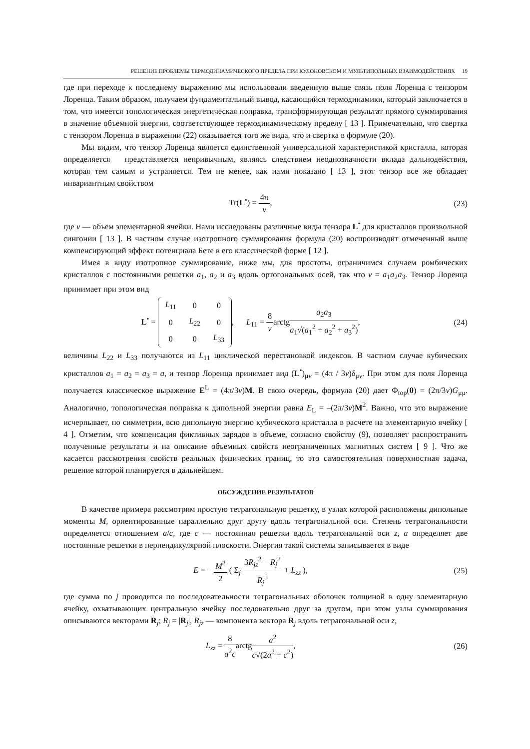РЕШЕНИЕ ПРОБЛЕМЫ ТЕРМОДИНАМИЧЕСКОГО ПРЕДЕЛА ПРИ КУЛОНОВСКОМ И МУЛЬТИПОЛЬНЫХ ВЗАИМОДЕЙСТВИЯХ 19
где при переходе к последнему выражению мы использовали введенную выше связь поля Лоренца с тензором Лоренца. Таким образом, получаем фундаментальный вывод, касающийся термодинамики, который заключается в том, что имеется топологическая энергетическая поправка, трансформирующая результат прямого суммирования в значение объемной энергии, соответствующее термодинамическому пределу [ 13 ]. Примечательно, что свертка с тензором Лоренца в выражении (22) оказывается того же вида, что и свертка в формуле (20).
Мы видим, что тензор Лоренца является единственной универсальной характеристикой кристалла, которая определяется представляется непривычным, являясь следствием неоднозначности вклада дальнодействия, которая тем самым и устраняется. Тем не менее, как нами показано [ 13 ], этот тензор все же обладает инвариантным свойством
Tr(L<sup>•</sup>) = 4π v, (23)
где v — объем элементарной ячейки. Нами исследованы различные виды тензора L<sup>•</sup> для кристаллов произвольной сингонии [ 13 ]. В частном случае изотропного суммирования формула (20) воспроизводит отмеченный выше компенсирующий эффект потенциала Бете в его классической форме [ 12 ].
Имея в виду изотропное суммирование, ниже мы, для простоты, ограничимся случаем ромбических кристаллов с постоянными решетки a<sub>1</sub>, a<sub>2</sub> и a<sub>3</sub> вдоль ортогональных осей, так что v = a<sub>1</sub>a<sub>2</sub>a<sub>3</sub>. Тензор Лоренца принимает при этом вид
L<sup>•</sup> =
| L<sub>11</sub> | 0 | 0 |
| 0 | L<sub>22</sub> | 0 |
| 0 | 0 | L<sub>33</sub> |
, L<sub>11</sub> = 8 varctga<sub>2</sub>a<sub>3</sub> a<sub>1</sub>√(a<sub>1</sub><sup>2</sup> + a<sub>2</sub><sup>2</sup> + a<sub>3</sub><sup>2</sup>),
(24)
величины L<sub>22</sub> и L<sub>33</sub> получаются из L<sub>11</sub> циклической перестановкой индексов. В частном случае кубических кристаллов a<sub>1</sub> = a<sub>2</sub> = a<sub>3</sub> = a, и тензор Лоренца принимает вид (L<sup>•</sup>)<sub>μv</sub> = (4π / 3v)δ<sub>μv</sub>. При этом для поля Лоренца получается классическое выражение E<sup>L</sup> = (4π/3v)M. В свою очередь, формула (20) дает Φ<sub>top</sub>(0) = (2π/3v)G<sub>μμ</sub>. Аналогично, топологическая поправка к дипольной энергии равна E<sub>L</sub> = –(2π/3v)M<sup>2</sup>. Важно, что это выражение исчерпывает, по симметрии, всю дипольную энергию кубического кристалла в расчете на элементарную ячейку [ 4 ]. Отметим, что компенсация фиктивных зарядов в объеме, согласно свойству (9), позволяет распространить полученные результаты и на описание объемных свойств неограниченных магнитных систем [ 9 ]. Что же касается рассмотрения свойств реальных физических границ, то это самостоятельная поверхностная задача, решение которой планируется в дальнейшем.
ОБСУЖДЕНИЕ РЕЗУЛЬТАТОВ
В качестве примера рассмотрим простую тетрагональную решетку, в узлах которой расположены дипольные моменты M, ориентированные параллельно друг другу вдоль тетрагональной оси. Степень тетрагональности определяется отношением a/c, где c — постоянная решетки вдоль тетрагональной оси z, a определяет две постоянные решетки в перпендикулярной плоскости. Энергия такой системы записывается в виде
E = − M<sup>2</sup> 2 ( Σ<sub>j</sub> 3R<sub>jz</sub><sup>2</sup> − R<sub>j</sub><sup>2</sup> R<sub>j</sub><sup>5</sup> + L<sub>zz</sub> ),
(25)
где сумма по j проводится по последовательности тетрагональных оболочек толщиной в одну элементарную ячейку, охватывающих центральную ячейку последовательно друг за другом, при этом узлы суммирования описываются векторами R<sub>j</sub>; R<sub>j</sub> = |R<sub>j</sub>|, R<sub>jz</sub> — компонента вектора R<sub>j</sub> вдоль тетрагональной оси z,
L<sub>zz</sub> = 8 a<sup>2</sup>carctga<sup>2</sup> c√(2a<sup>2</sup> + c<sup>2</sup>),
(26)